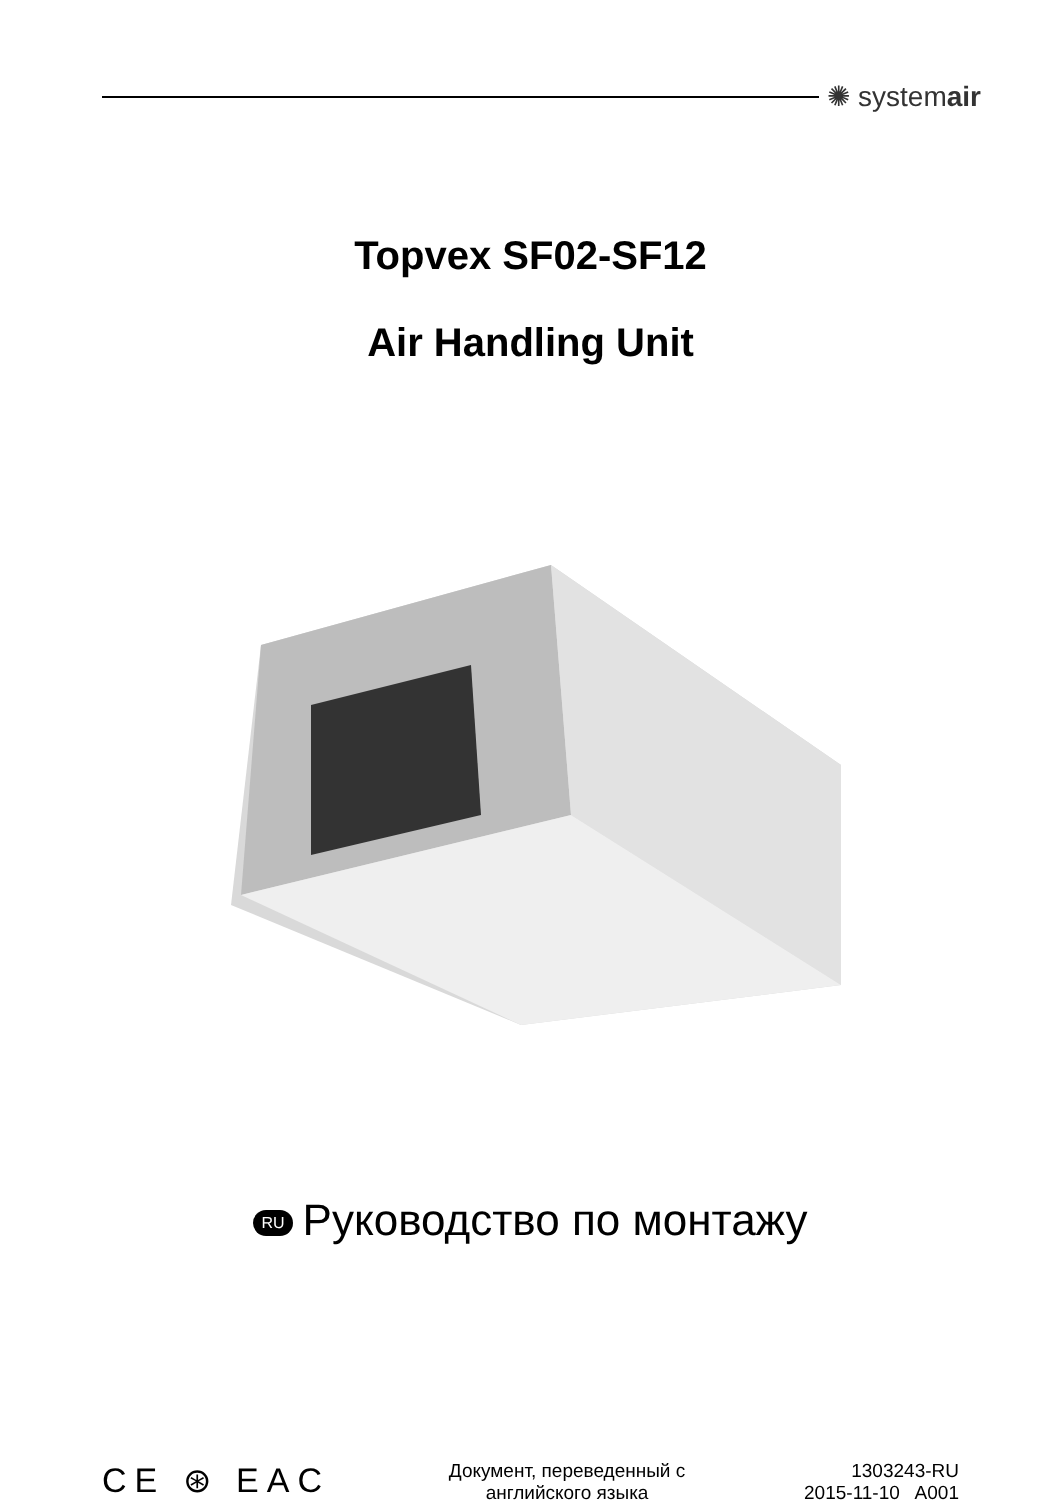✺ systemair
Topvex SF02-SF12
Air Handling Unit
RU Руководство по монтажу
CE ⊛ EAC
Документ, переведенный с
английского языка
1303243-RU
2015-11-10 A001